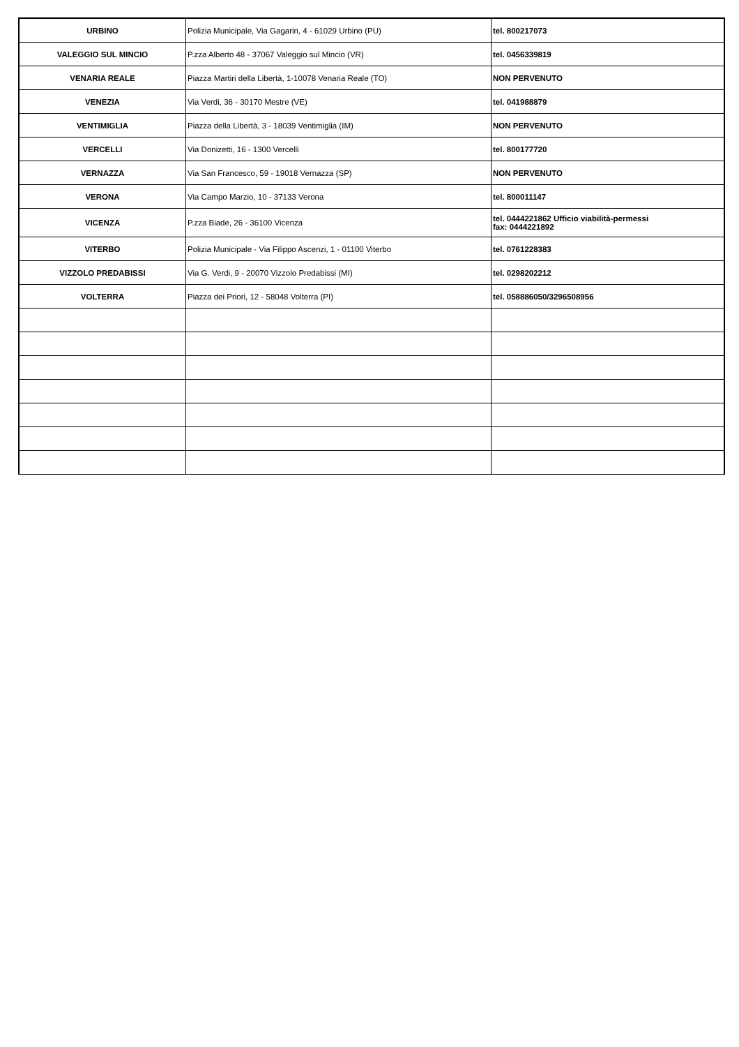| URBINO | Polizia Municipale, Via Gagarin, 4 - 61029 Urbino (PU) | tel. 800217073 |
| VALEGGIO SUL MINCIO | P.zza Alberto 48 - 37067 Valeggio sul Mincio (VR) | tel. 0456339819 |
| VENARIA REALE | Piazza Martiri della Libertà, 1-10078 Venaria Reale (TO) | NON PERVENUTO |
| VENEZIA | Via Verdi, 36 - 30170 Mestre (VE) | tel. 041988879 |
| VENTIMIGLIA | Piazza della Libertà, 3 - 18039 Ventimiglia (IM) | NON PERVENUTO |
| VERCELLI | Via Donizetti, 16 - 1300 Vercelli | tel. 800177720 |
| VERNAZZA | Via San Francesco, 59 - 19018 Vernazza (SP) | NON PERVENUTO |
| VERONA | Via Campo Marzio, 10 - 37133 Verona | tel. 800011147 |
| VICENZA | P.zza Biade, 26 - 36100 Vicenza | tel. 0444221862 Ufficio viabilità-permessi fax: 0444221892 |
| VITERBO | Polizia Municipale - Via Filippo Ascenzi, 1 - 01100 Viterbo | tel. 0761228383 |
| VIZZOLO PREDABISSI | Via G. Verdi, 9 - 20070 Vizzolo Predabissi (MI) | tel. 0298202212 |
| VOLTERRA | Piazza dei Priori, 12 - 58048 Volterra (PI) | tel. 058886050/3296508956 |